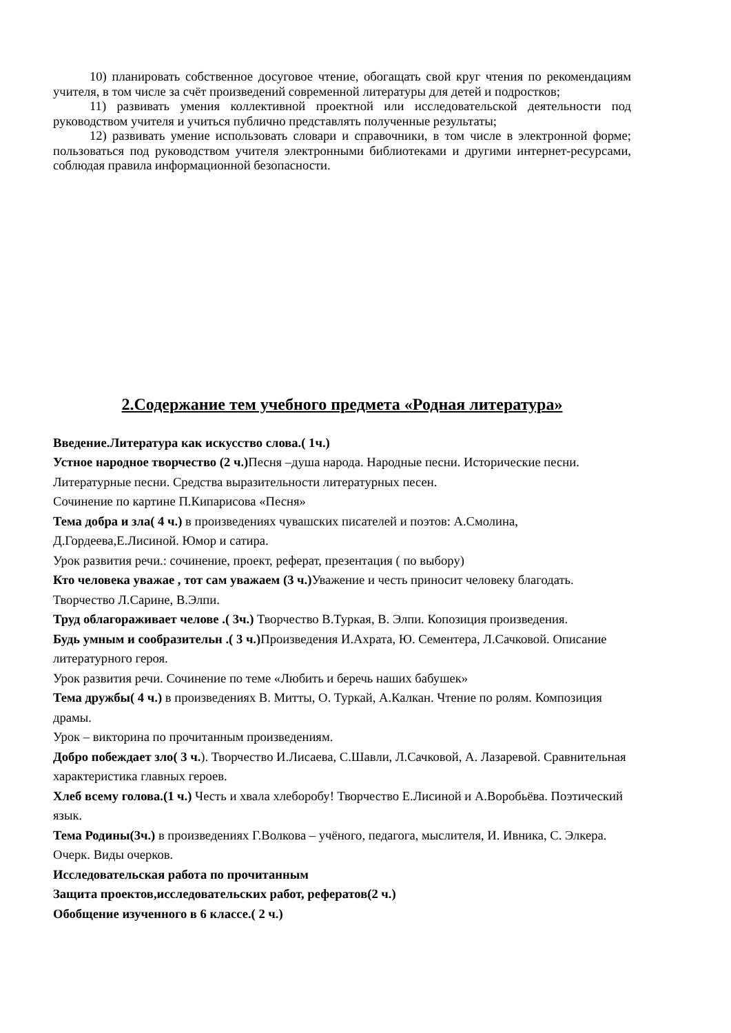10) планировать собственное досуговое чтение, обогащать свой круг чтения по рекомендациям учителя, в том числе за счёт произведений современной литературы для детей и подростков;
11) развивать умения коллективной проектной или исследовательской деятельности под руководством учителя и учиться публично представлять полученные результаты;
12) развивать умение использовать словари и справочники, в том числе в электронной форме; пользоваться под руководством учителя электронными библиотеками и другими интернет-ресурсами, соблюдая правила информационной безопасности.
2.Содержание тем учебного предмета «Родная литература»
Введение.Литература как искусство слова.( 1ч.)
Устное народное творчество (2 ч.) Песня –душа народа. Народные песни. Исторические песни. Литературные песни. Средства выразительности литературных песен.
Сочинение по картине П.Кипарисова «Песня»
Тема добра и зла( 4 ч.) в произведениях чувашских писателей и поэтов: А.Смолина, Д.Гордеева,Е.Лисиной. Юмор и сатира.
Урок развития речи.: сочинение, проект, реферат, презентация ( по выбору)
Кто человека уважае , тот сам уважаем (3 ч.) Уважение и честь приносит человеку благодать. Творчество Л.Сарине, В.Элпи.
Труд облагораживает челове .( 3ч.) Творчество В.Туркая, В. Элпи. Копозиция произведения.
Будь умным и сообразительн .( 3 ч.) Произведения И.Ахрата, Ю. Сементера, Л.Сачковой. Описание литературного героя.
Урок развития речи. Сочинение по теме «Любить и беречь наших бабушек»
Тема дружбы( 4 ч.) в произведениях В. Митты, О. Туркай, А.Калкан. Чтение по ролям. Композиция драмы.
Урок – викторина по прочитанным произведениям.
Добро побеждает зло( 3 ч.). Творчество И.Лисаева, С.Шавли, Л.Сачковой, А. Лазаревой. Сравнительная характеристика главных героев.
Хлеб всему голова.(1 ч.) Честь и хвала хлеборобу! Творчество Е.Лисиной и А.Воробьёва. Поэтический язык.
Тема Родины(3ч.) в произведениях Г.Волкова – учёного, педагога, мыслителя, И. Ивника, С. Элкера. Очерк. Виды очерков.
Исследовательская работа по прочитанным
Защита проектов,исследовательских работ, рефератов(2 ч.)
Обобщение изученного в 6 классе.( 2 ч.)